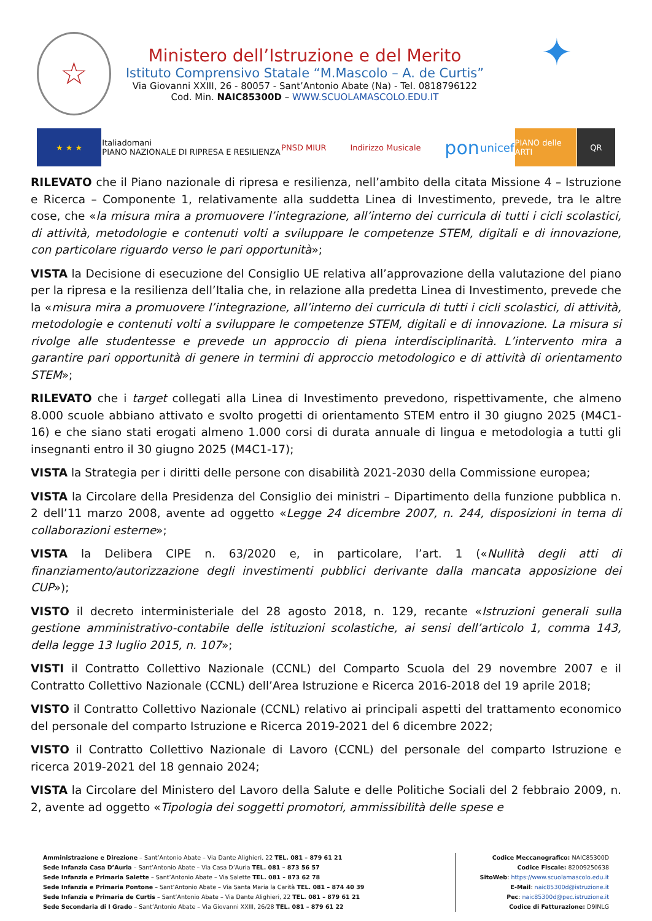☆
Ministero dell’Istruzione e del Merito
Istituto Comprensivo Statale “M.Mascolo – A. de Curtis”
Via Giovanni XXIII, 26 - 80057 - Sant’Antonio Abate (Na) - Tel. 0818796122
Cod. Min. NAIC85300D – WWW.SCUOLAMASCOLO.EDU.IT
✦
★ ★ ★
Italiadomani
PIANO NAZIONALE DI RIPRESA E RESILIENZA
PNSD MIUR Indirizzo Musicale
pon
unicef
PIANO delle ARTI
QR
RILEVATO che il Piano nazionale di ripresa e resilienza, nell’ambito della citata Missione 4 – Istruzione e Ricerca – Componente 1, relativamente alla suddetta Linea di Investimento, prevede, tra le altre cose, che «la misura mira a promuovere l’integrazione, all’interno dei curricula di tutti i cicli scolastici, di attività, metodologie e contenuti volti a sviluppare le competenze STEM, digitali e di innovazione, con particolare riguardo verso le pari opportunità»;
VISTA la Decisione di esecuzione del Consiglio UE relativa all’approvazione della valutazione del piano per la ripresa e la resilienza dell’Italia che, in relazione alla predetta Linea di Investimento, prevede che la «misura mira a promuovere l’integrazione, all’interno dei curricula di tutti i cicli scolastici, di attività, metodologie e contenuti volti a sviluppare le competenze STEM, digitali e di innovazione. La misura si rivolge alle studentesse e prevede un approccio di piena interdisciplinarità. L’intervento mira a garantire pari opportunità di genere in termini di approccio metodologico e di attività di orientamento STEM»;
RILEVATO che i target collegati alla Linea di Investimento prevedono, rispettivamente, che almeno 8.000 scuole abbiano attivato e svolto progetti di orientamento STEM entro il 30 giugno 2025 (M4C1-16) e che siano stati erogati almeno 1.000 corsi di durata annuale di lingua e metodologia a tutti gli insegnanti entro il 30 giugno 2025 (M4C1-17);
VISTA la Strategia per i diritti delle persone con disabilità 2021-2030 della Commissione europea;
VISTA la Circolare della Presidenza del Consiglio dei ministri – Dipartimento della funzione pubblica n. 2 dell’11 marzo 2008, avente ad oggetto «Legge 24 dicembre 2007, n. 244, disposizioni in tema di collaborazioni esterne»;
VISTA la Delibera CIPE n. 63/2020 e, in particolare, l’art. 1 («Nullità degli atti di finanziamento/autorizzazione degli investimenti pubblici derivante dalla mancata apposizione dei CUP»);
VISTO il decreto interministeriale del 28 agosto 2018, n. 129, recante «Istruzioni generali sulla gestione amministrativo-contabile delle istituzioni scolastiche, ai sensi dell’articolo 1, comma 143, della legge 13 luglio 2015, n. 107»;
VISTI il Contratto Collettivo Nazionale (CCNL) del Comparto Scuola del 29 novembre 2007 e il Contratto Collettivo Nazionale (CCNL) dell’Area Istruzione e Ricerca 2016-2018 del 19 aprile 2018;
VISTO il Contratto Collettivo Nazionale (CCNL) relativo ai principali aspetti del trattamento economico del personale del comparto Istruzione e Ricerca 2019-2021 del 6 dicembre 2022;
VISTO il Contratto Collettivo Nazionale di Lavoro (CCNL) del personale del comparto Istruzione e ricerca 2019-2021 del 18 gennaio 2024;
VISTA la Circolare del Ministero del Lavoro della Salute e delle Politiche Sociali del 2 febbraio 2009, n. 2, avente ad oggetto «Tipologia dei soggetti promotori, ammissibilità delle spese e
Amministrazione e Direzione – Sant’Antonio Abate – Via Dante Alighieri, 22 TEL. 081 – 879 61 21
Sede Infanzia Casa D’Auria – Sant’Antonio Abate – Via Casa D’Auria TEL. 081 – 873 56 57
Sede Infanzia e Primaria Salette – Sant’Antonio Abate – Via Salette TEL. 081 – 873 62 78
Sede Infanzia e Primaria Pontone – Sant’Antonio Abate – Via Santa Maria la Carità TEL. 081 – 874 40 39
Sede Infanzia e Primaria de Curtis – Sant’Antonio Abate – Via Dante Alighieri, 22 TEL. 081 – 879 61 21
Sede Secondaria di I Grado – Sant’Antonio Abate – Via Giovanni XXIII, 26/28 TEL. 081 – 879 61 22
Codice Meccanografico: NAIC85300D
Codice Fiscale: 82009250638
SitoWeb: https://www.scuolamascolo.edu.it
E-Mail: naic85300d@istruzione.it
Pec: naic85300d@pec.istruzione.it
Codice di Fatturazione: D9INLG